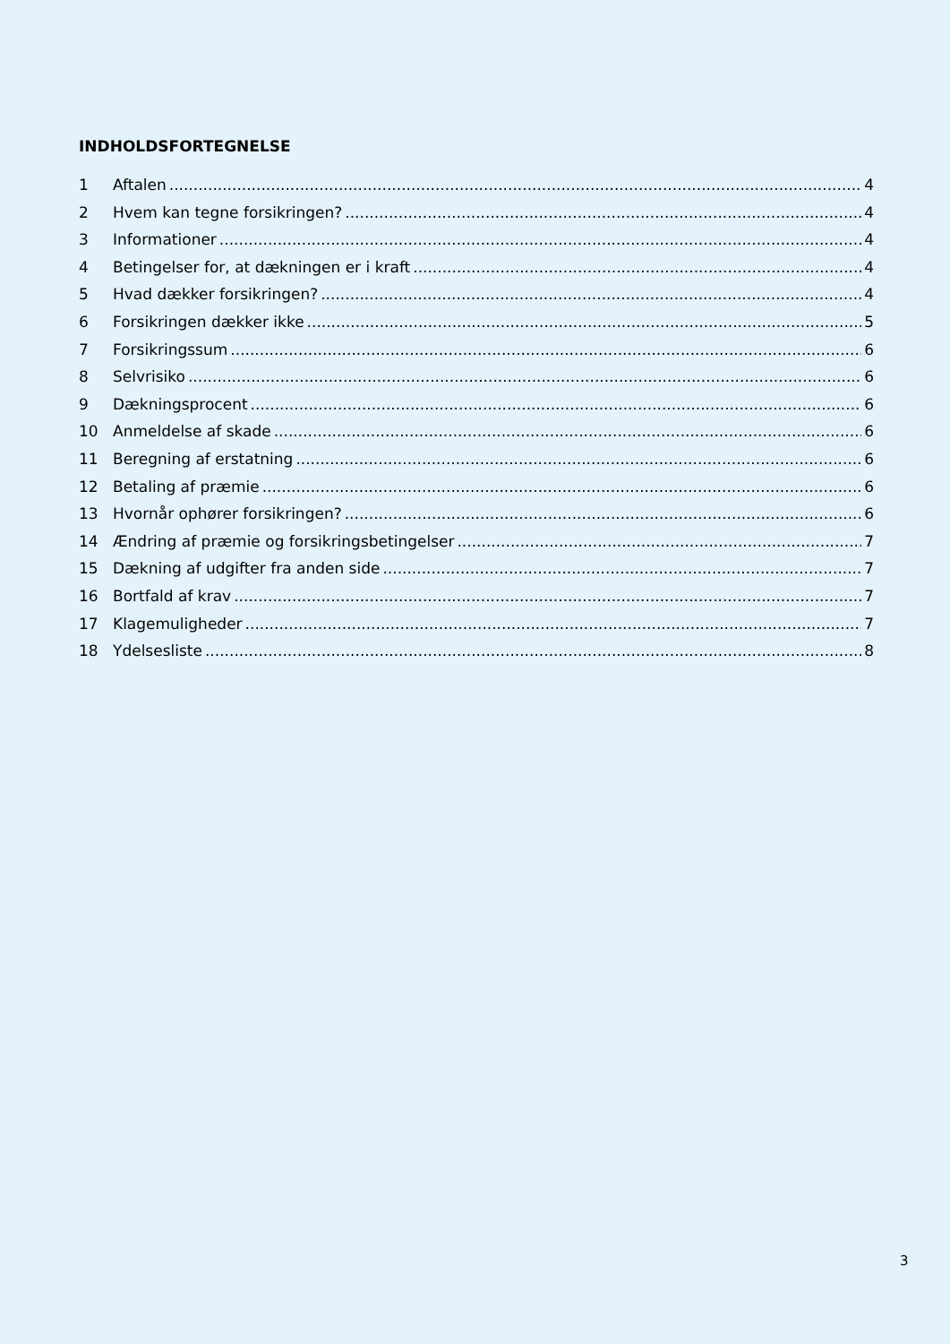INDHOLDSFORTEGNELSE
1 Aftalen 4
2 Hvem kan tegne forsikringen? 4
3 Informationer 4
4 Betingelser for, at dækningen er i kraft 4
5 Hvad dækker forsikringen? 4
6 Forsikringen dækker ikke 5
7 Forsikringssum 6
8 Selvrisiko 6
9 Dækningsprocent 6
10 Anmeldelse af skade 6
11 Beregning af erstatning 6
12 Betaling af præmie 6
13 Hvornår ophører forsikringen? 6
14 Ændring af præmie og forsikringsbetingelser 7
15 Dækning af udgifter fra anden side 7
16 Bortfald af krav 7
17 Klagemuligheder 7
18 Ydelsesliste 8
3